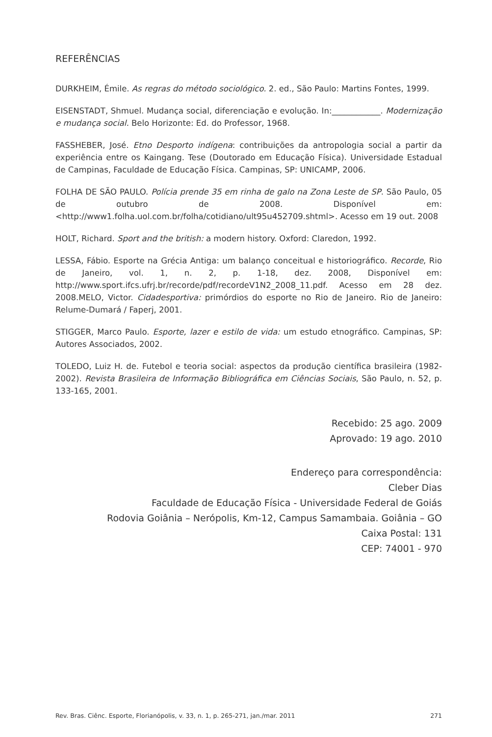REFERÊNCIAS
DURKHEIM, Émile. As regras do método sociológico. 2. ed., São Paulo: Martins Fontes, 1999.
EISENSTADT, Shmuel. Mudança social, diferenciação e evolução. In:____________. Modernização e mudança social. Belo Horizonte: Ed. do Professor, 1968.
FASSHEBER, José. Etno Desporto indígena: contribuições da antropologia social a partir da experiência entre os Kaingang. Tese (Doutorado em Educação Física). Universidade Estadual de Campinas, Faculdade de Educação Física. Campinas, SP: UNICAMP, 2006.
FOLHA DE SÃO PAULO. Polícia prende 35 em rinha de galo na Zona Leste de SP. São Paulo, 05 de outubro de 2008. Disponível em: <http://www1.folha.uol.com.br/folha/cotidiano/ult95u452709.shtml>. Acesso em 19 out. 2008
HOLT, Richard. Sport and the british: a modern history. Oxford: Claredon, 1992.
LESSA, Fábio. Esporte na Grécia Antiga: um balanço conceitual e historiográfico. Recorde, Rio de Janeiro, vol. 1, n. 2, p. 1-18, dez. 2008, Disponível em: http://www.sport.ifcs.ufrj.br/recorde/pdf/recordeV1N2_2008_11.pdf. Acesso em 28 dez. 2008.MELO, Victor. Cidadesportiva: primórdios do esporte no Rio de Janeiro. Rio de Janeiro: Relume-Dumará / Faperj, 2001.
STIGGER, Marco Paulo. Esporte, lazer e estilo de vida: um estudo etnográfico. Campinas, SP: Autores Associados, 2002.
TOLEDO, Luiz H. de. Futebol e teoria social: aspectos da produção científica brasileira (1982-2002). Revista Brasileira de Informação Bibliográfica em Ciências Sociais, São Paulo, n. 52, p. 133-165, 2001.
Recebido: 25 ago. 2009
Aprovado: 19 ago. 2010
Endereço para correspondência:
Cleber Dias
Faculdade de Educação Física - Universidade Federal de Goiás
Rodovia Goiânia – Nerópolis, Km-12, Campus Samambaia. Goiânia – GO
Caixa Postal: 131
CEP: 74001 - 970
Rev. Bras. Ciênc. Esporte, Florianópolis, v. 33, n. 1, p. 265-271, jan./mar. 2011 271